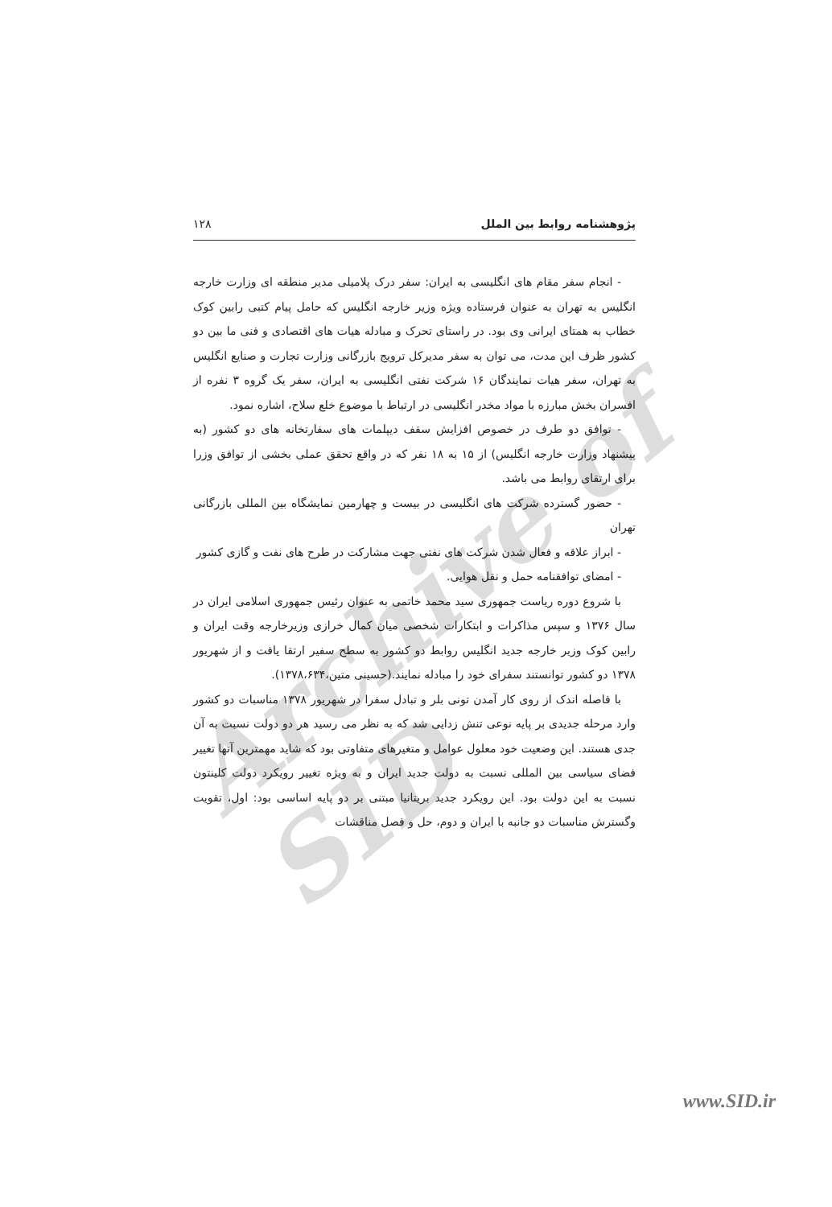Archive of SID
پژوهشنامه روابط بین الملل ۱۲۸
- انجام سفر مقام های انگلیسی به ایران: سفر درک پلامیلی مدیر منطقه ای وزارت خارجه انگلیس به تهران به عنوان فرستاده ویژه وزیر خارجه انگلیس که حامل پیام کتبی رابین کوک خطاب به همتای ایرانی وی بود. در راستای تحرک و مبادله هیات های اقتصادی و فنی ما بین دو کشور ظرف این مدت، می توان به سفر مدیرکل ترویج بازرگانی وزارت تجارت و صنایع انگلیس به تهران، سفر هیات نمایندگان ۱۶ شرکت نفتی انگلیسی به ایران، سفر یک گروه ۳ نفره از افسران بخش مبارزه با مواد مخدر انگلیسی در ارتباط با موضوع خلع سلاح، اشاره نمود.
- توافق دو طرف در خصوص افزایش سقف دیپلمات های سفارتخانه های دو کشور (به پیشنهاد وزارت خارجه انگلیس) از ۱۵ به ۱۸ نفر که در واقع تحقق عملی بخشی از توافق وزرا برای ارتقای روابط می باشد.
- حضور گسترده شرکت های انگلیسی در بیست و چهارمین نمایشگاه بین المللی بازرگانی تهران
- ابراز علاقه و فعال شدن شرکت های نفتی جهت مشارکت در طرح های نفت و گازی کشور
- امضای توافقنامه حمل و نقل هوایی.
با شروع دوره ریاست جمهوری سید محمد خاتمی به عنوان رئیس جمهوری اسلامی ایران در سال ۱۳۷۶ و سپس مذاکرات و ابتکارات شخصی میان کمال خرازی وزیرخارجه وقت ایران و رابین کوک وزیر خارجه جدید انگلیس روابط دو کشور به سطح سفیر ارتقا یافت و از شهریور ۱۳۷۸ دو کشور توانستند سفرای خود را مبادله نمایند.(حسینی متین،۱۳۷۸،۶۳۴).
با فاصله اندک از روی کار آمدن تونی بلر و تبادل سفرا در شهریور ۱۳۷۸ مناسبات دو کشور وارد مرحله جدیدی بر پایه نوعی تنش زدایی شد که به نظر می رسید هر دو دولت نسبت به آن جدی هستند. این وضعیت خود معلول عوامل و متغیرهای متفاوتی بود که شاید مهمترین آنها تغییر فضای سیاسی بین المللی نسبت به دولت جدید ایران و به ویژه تغییر رویکرد دولت کلینتون نسبت به این دولت بود. این رویکرد جدید بریتانیا مبتنی بر دو پایه اساسی بود: اول، تقویت وگسترش مناسبات دو جانبه با ایران و دوم، حل و فصل مناقشات
www.SID.ir